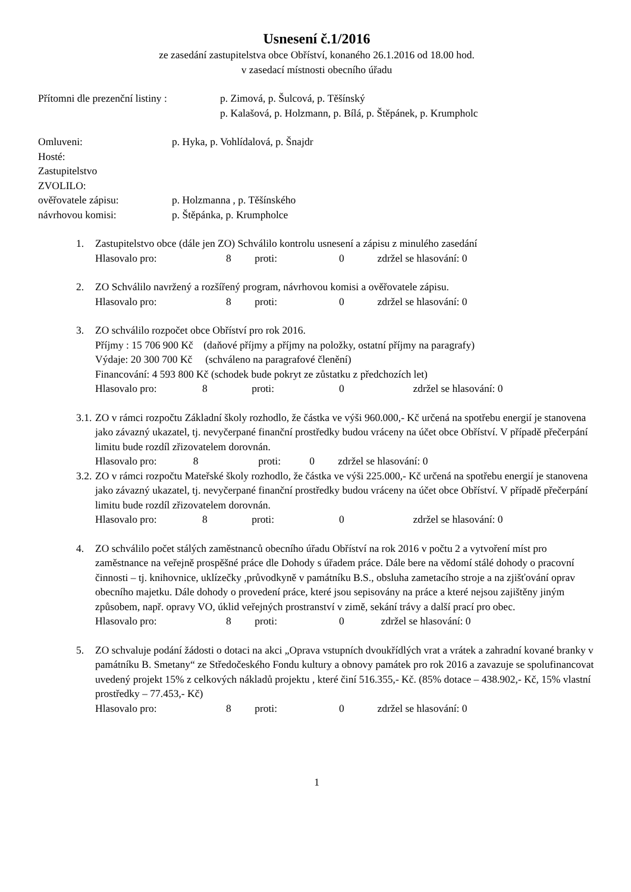Usnesení č.1/2016
ze zasedání zastupitelstva obce Obříství, konaného 26.1.2016 od 18.00 hod.
v zasedací místnosti obecního úřadu
Přítomni dle prezenční listiny :
p. Zimová, p. Šulcová, p. Těšínský
p. Kalašová, p. Holzmann, p. Bílá, p. Štěpánek, p. Krumpholc
Omluveni: p. Hyka, p. Vohlídalová, p. Šnajdr
Hosté:
Zastupitelstvo
ZVOLILO:
ověřovatele zápisu: p. Holzmanna , p. Těšínského
návrhovou komisi: p. Štěpánka, p. Krumpholce
1. Zastupitelstvo obce (dále jen ZO) Schválilo kontrolu usnesení a zápisu z minulého zasedání
Hlasovalo pro: 8 proti: 0 zdržel se hlasování: 0
2. ZO Schválilo navržený a rozšířený program, návrhovou komisi a ověřovatele zápisu.
Hlasovalo pro: 8 proti: 0 zdržel se hlasování: 0
3. ZO schválilo rozpočet obce Obříství pro rok 2016.
Příjmy : 15 706 900 Kč (daňové příjmy a příjmy na položky, ostatní příjmy na paragrafy)
Výdaje: 20 300 700 Kč (schváleno na paragrafové členění)
Financování: 4 593 800 Kč (schodek bude pokryt ze zůstatku z předchozích let)
Hlasovalo pro: 8 proti: 0 zdržel se hlasování: 0
3.1.
ZO v rámci rozpočtu Základní školy rozhodlo, že částka ve výši 960.000,- Kč určená na spotřebu energií je stanovena jako závazný ukazatel, tj. nevyčerpané finanční prostředky budou vráceny na účet obce Obříství. V případě přečerpání limitu bude rozdíl zřizovatelem dorovnán.
Hlasovalo pro: 8 proti: 0 zdržel se hlasování: 0
3.2.
ZO v rámci rozpočtu Mateřské školy rozhodlo, že částka ve výši 225.000,- Kč určená na spotřebu energií je stanovena jako závazný ukazatel, tj. nevyčerpané finanční prostředky budou vráceny na účet obce Obříství. V případě přečerpání limitu bude rozdíl zřizovatelem dorovnán.
Hlasovalo pro: 8 proti: 0 zdržel se hlasování: 0
4. ZO schválilo počet stálých zaměstnanců obecního úřadu Obříství na rok 2016 v počtu 2 a vytvoření míst pro zaměstnance na veřejně prospěšné práce dle Dohody s úřadem práce. Dále bere na vědomí stálé dohody o pracovní činnosti – tj. knihovnice, uklízečky ,průvodkyně v památníku B.S., obsluha zametacího stroje a na zjišťování oprav obecního majetku. Dále dohody o provedení práce, které jsou sepisovány na práce a které nejsou zajištěny jiným způsobem, např. opravy VO, úklid veřejných prostranství v zimě, sekání trávy a další prací pro obec.
Hlasovalo pro: 8 proti: 0 zdržel se hlasování: 0
5. ZO schvaluje podání žádosti o dotaci na akci „Oprava vstupních dvoukřídlých vrat a vrátek a zahradní kované branky v památníku B. Smetany“ ze Středočeského Fondu kultury a obnovy památek pro rok 2016 a zavazuje se spolufinancovat uvedený projekt 15% z celkových nákladů projektu , které činí 516.355,- Kč. (85% dotace – 438.902,- Kč, 15% vlastní prostředky – 77.453,- Kč)
Hlasovalo pro: 8 proti: 0 zdržel se hlasování: 0
1